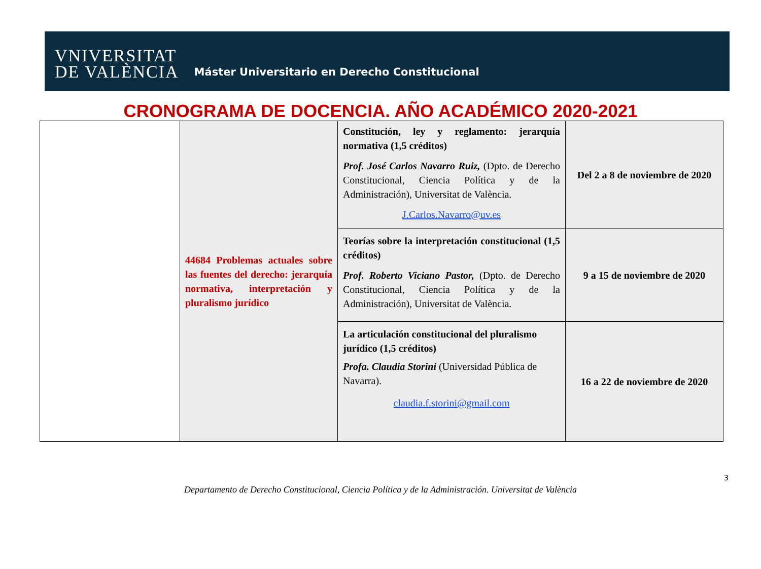VNIVERSITAT
DE VALÈNCIA
Máster Universitario en Derecho Constitucional
CRONOGRAMA DE DOCENCIA. AÑO ACADÉMICO 2020-2021
| | 44684 Problemas actuales sobre las fuentes del derecho: jerarquía normativa, interpretación y pluralismo jurídico | Constitución, ley y reglamento: jerarquía normativa (1,5 créditos) Prof. José Carlos Navarro Ruiz, (Dpto. de Derecho Constitucional, Ciencia Política y de la Administración), Universitat de València. J.Carlos.Navarro@uv.es | Del 2 a 8 de noviembre de 2020 |
| | | Teorías sobre la interpretación constitucional (1,5 créditos) Prof. Roberto Viciano Pastor, (Dpto. de Derecho Constitucional, Ciencia Política y de la Administración), Universitat de València. | 9 a 15 de noviembre de 2020 |
| | | La articulación constitucional del pluralismo jurídico (1,5 créditos) Profa. Claudia Storini (Universidad Pública de Navarra). claudia.f.storini@gmail.com | 16 a 22 de noviembre de 2020 |
3
Departamento de Derecho Constitucional, Ciencia Política y de la Administración. Universitat de València